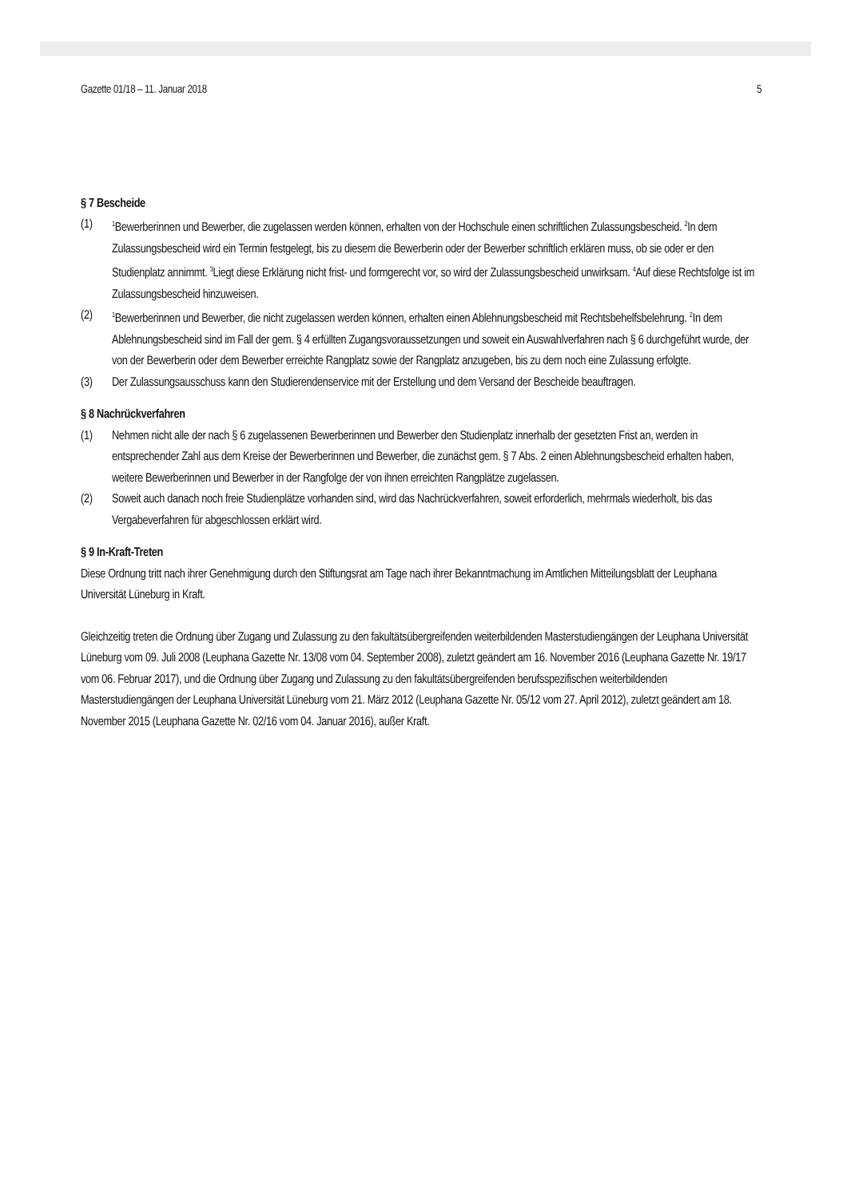Gazette 01/18 – 11. Januar 2018 5
§ 7 Bescheide
(1)
<sup>1</sup> Bewerberinnen und Bewerber, die zugelassen werden können, erhalten von der Hochschule einen schriftlichen Zulassungsbescheid. <sup>2</sup>In dem Zulassungsbescheid wird ein Termin festgelegt, bis zu diesem die Bewerberin oder der Bewerber schriftlich erklären muss, ob sie oder er den Studienplatz annimmt. <sup>3</sup>Liegt diese Erklärung nicht frist- und formgerecht vor, so wird der Zulassungsbescheid unwirksam. <sup>4</sup>Auf diese Rechtsfolge ist im Zulassungsbescheid hinzuweisen.
(2)
<sup>1</sup> Bewerberinnen und Bewerber, die nicht zugelassen werden können, erhalten einen Ablehnungsbescheid mit Rechtsbehelfsbelehrung. <sup>2</sup>In dem Ablehnungsbescheid sind im Fall der gem. § 4 erfüllten Zugangsvoraussetzungen und soweit ein Auswahlverfahren nach § 6 durchgeführt wurde, der von der Bewerberin oder dem Bewerber erreichte Rangplatz sowie der Rangplatz anzugeben, bis zu dem noch eine Zulassung erfolgte.
(3) Der Zulassungsausschuss kann den Studierendenservice mit der Erstellung und dem Versand der Bescheide beauftragen.
§ 8 Nachrückverfahren
(1) Nehmen nicht alle der nach § 6 zugelassenen Bewerberinnen und Bewerber den Studienplatz innerhalb der gesetzten Frist an, werden in entsprechender Zahl aus dem Kreise der Bewerberinnen und Bewerber, die zunächst gem. § 7 Abs. 2 einen Ablehnungsbescheid erhalten haben, weitere Bewerberinnen und Bewerber in der Rangfolge der von ihnen erreichten Rangplätze zugelassen.
(2) Soweit auch danach noch freie Studienplätze vorhanden sind, wird das Nachrückverfahren, soweit erforderlich, mehrmals wiederholt, bis das Vergabeverfahren für abgeschlossen erklärt wird.
§ 9 In-Kraft-Treten
Diese Ordnung tritt nach ihrer Genehmigung durch den Stiftungsrat am Tage nach ihrer Bekanntmachung im Amtlichen Mitteilungsblatt der Leuphana Universität Lüneburg in Kraft.
Gleichzeitig treten die Ordnung über Zugang und Zulassung zu den fakultätsübergreifenden weiterbildenden Masterstudiengängen der Leuphana Universität Lüneburg vom 09. Juli 2008 (Leuphana Gazette Nr. 13/08 vom 04. September 2008), zuletzt geändert am 16. November 2016 (Leuphana Gazette Nr. 19/17 vom 06. Februar 2017), und die Ordnung über Zugang und Zulassung zu den fakultätsübergreifenden berufsspezifischen weiterbildenden Masterstudiengängen der Leuphana Universität Lüneburg vom 21. März 2012 (Leuphana Gazette Nr. 05/12 vom 27. April 2012), zuletzt geändert am 18. November 2015 (Leuphana Gazette Nr. 02/16 vom 04. Januar 2016), außer Kraft.